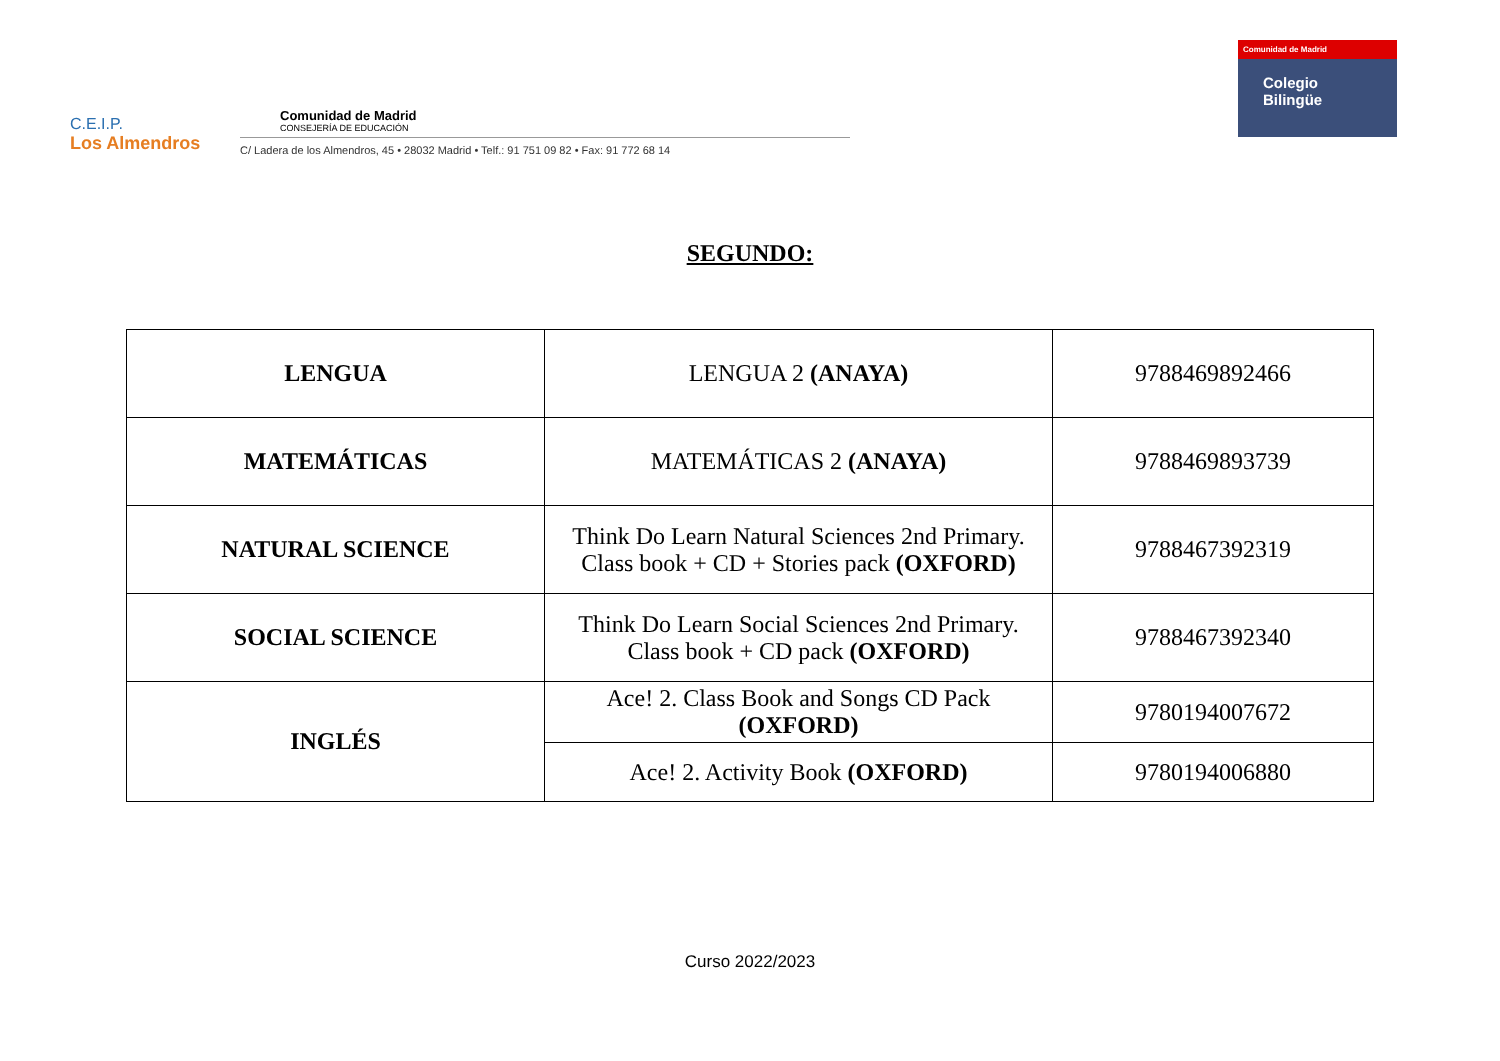C.E.I.P.
Los Almendros
Comunidad de Madrid
CONSEJERÍA DE EDUCACIÓN
C/ Ladera de los Almendros, 45 • 28032 Madrid • Telf.: 91 751 09 82 • Fax: 91 772 68 14
Comunidad de Madrid
Colegio
Bilingüe
SEGUNDO:
| LENGUA | LENGUA 2 (ANAYA) | 9788469892466 |
| MATEMÁTICAS | MATEMÁTICAS 2 (ANAYA) | 9788469893739 |
| NATURAL SCIENCE | Think Do Learn Natural Sciences 2nd Primary. Class book + CD + Stories pack (OXFORD) | 9788467392319 |
| SOCIAL SCIENCE | Think Do Learn Social Sciences 2nd Primary. Class book + CD pack (OXFORD) | 9788467392340 |
| INGLÉS | Ace! 2. Class Book and Songs CD Pack (OXFORD) | 9780194007672 |
| | Ace! 2. Activity Book (OXFORD) | 9780194006880 |
Curso 2022/2023